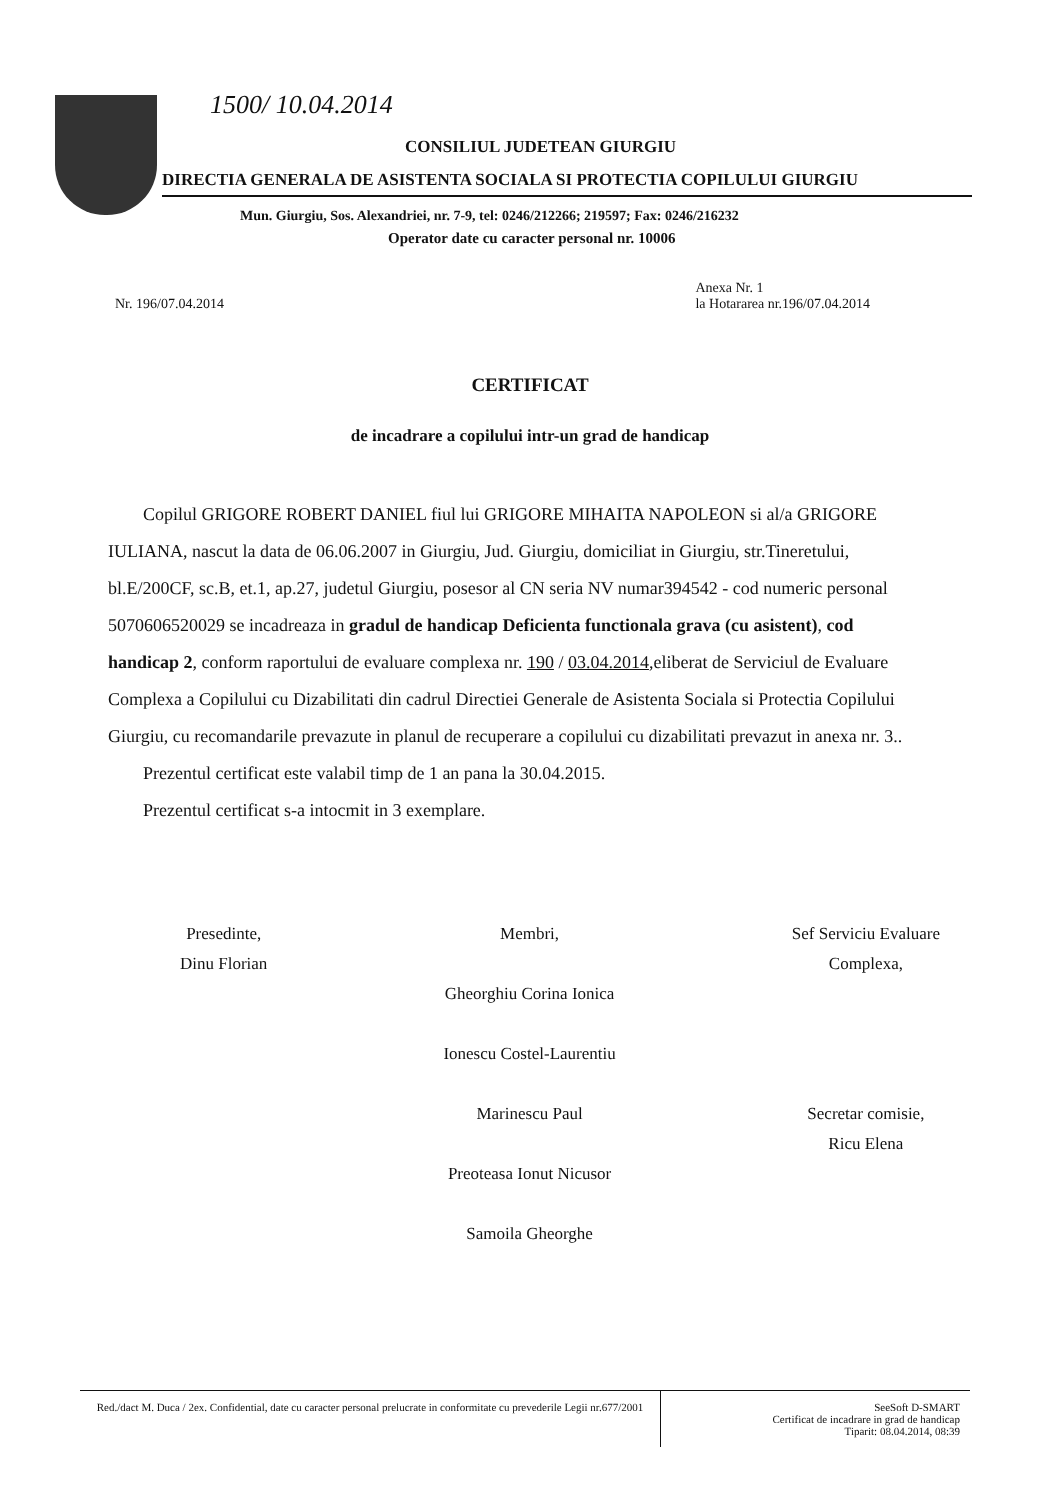1500/ 10.04.2014
CONSILIUL JUDETEAN GIURGIU
DIRECTIA GENERALA DE ASISTENTA SOCIALA SI PROTECTIA COPILULUI GIURGIU
Mun. Giurgiu, Sos. Alexandriei, nr. 7-9, tel: 0246/212266; 219597; Fax: 0246/216232
Operator date cu caracter personal nr. 10006
Nr. 196/07.04.2014 Anexa Nr. 1
la Hotararea nr.196/07.04.2014
CERTIFICAT
de incadrare a copilului intr-un grad de handicap
Copilul GRIGORE ROBERT DANIEL fiul lui GRIGORE MIHAITA NAPOLEON si al/a GRIGORE IULIANA, nascut la data de 06.06.2007 in Giurgiu, Jud. Giurgiu, domiciliat in Giurgiu, str.Tineretului, bl.E/200CF, sc.B, et.1, ap.27, judetul Giurgiu, posesor al CN seria NV numar394542 - cod numeric personal 5070606520029 se incadreaza in gradul de handicap Deficienta functionala grava (cu asistent), cod handicap 2, conform raportului de evaluare complexa nr. 190 / 03.04.2014,eliberat de Serviciul de Evaluare Complexa a Copilului cu Dizabilitati din cadrul Directiei Generale de Asistenta Sociala si Protectia Copilului Giurgiu, cu recomandarile prevazute in planul de recuperare a copilului cu dizabilitati prevazut in anexa nr. 3..
Prezentul certificat este valabil timp de 1 an pana la 30.04.2015.
Prezentul certificat s-a intocmit in 3 exemplare.
Presedinte,
Dinu Florian
Membri,
Gheorghiu Corina Ionica
Ionescu Costel-Laurentiu
Marinescu Paul
Preoteasa Ionut Nicusor
Samoila Gheorghe
Sef Serviciu Evaluare
Complexa,
Secretar comisie,
Ricu Elena
Red./dact M. Duca / 2ex. Confidential, date cu caracter personal prelucrate in conformitate cu prevederile Legii nr.677/2001
SeeSoft D-SMART
Certificat de incadrare in grad de handicap
Tiparit: 08.04.2014, 08:39